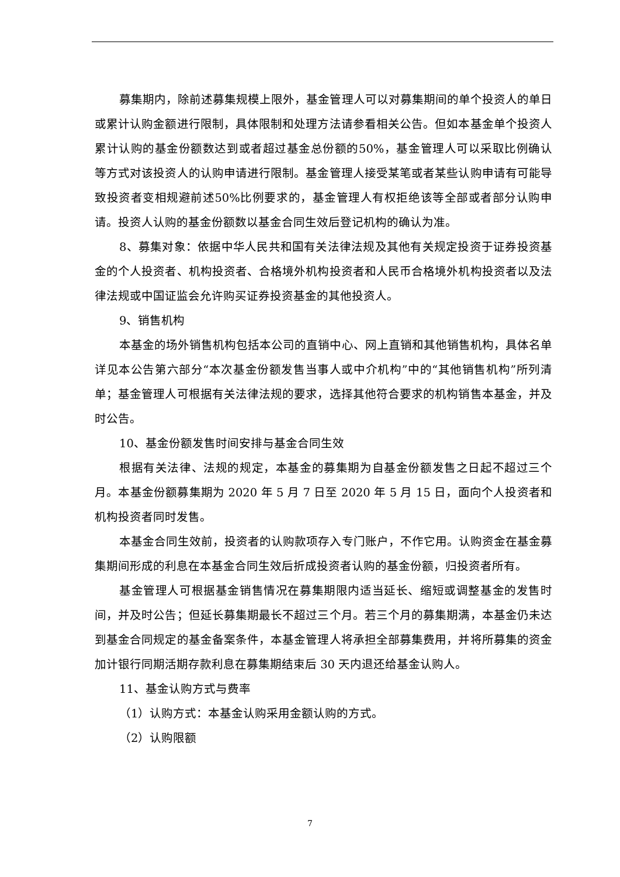募集期内，除前述募集规模上限外，基金管理人可以对募集期间的单个投资人的单日或累计认购金额进行限制，具体限制和处理方法请参看相关公告。但如本基金单个投资人累计认购的基金份额数达到或者超过基金总份额的50%，基金管理人可以采取比例确认等方式对该投资人的认购申请进行限制。基金管理人接受某笔或者某些认购申请有可能导致投资者变相规避前述50%比例要求的，基金管理人有权拒绝该等全部或者部分认购申请。投资人认购的基金份额数以基金合同生效后登记机构的确认为准。
8、募集对象：依据中华人民共和国有关法律法规及其他有关规定投资于证券投资基金的个人投资者、机构投资者、合格境外机构投资者和人民币合格境外机构投资者以及法律法规或中国证监会允许购买证券投资基金的其他投资人。
9、销售机构
本基金的场外销售机构包括本公司的直销中心、网上直销和其他销售机构，具体名单详见本公告第六部分“本次基金份额发售当事人或中介机构”中的“其他销售机构”所列清单；基金管理人可根据有关法律法规的要求，选择其他符合要求的机构销售本基金，并及时公告。
10、基金份额发售时间安排与基金合同生效
根据有关法律、法规的规定，本基金的募集期为自基金份额发售之日起不超过三个月。本基金份额募集期为 2020 年 5 月 7 日至 2020 年 5 月 15 日，面向个人投资者和机构投资者同时发售。
本基金合同生效前，投资者的认购款项存入专门账户，不作它用。认购资金在基金募集期间形成的利息在本基金合同生效后折成投资者认购的基金份额，归投资者所有。
基金管理人可根据基金销售情况在募集期限内适当延长、缩短或调整基金的发售时间，并及时公告；但延长募集期最长不超过三个月。若三个月的募集期满，本基金仍未达到基金合同规定的基金备案条件，本基金管理人将承担全部募集费用，并将所募集的资金加计银行同期活期存款利息在募集期结束后 30 天内退还给基金认购人。
11、基金认购方式与费率
（1）认购方式：本基金认购采用金额认购的方式。
（2）认购限额
7